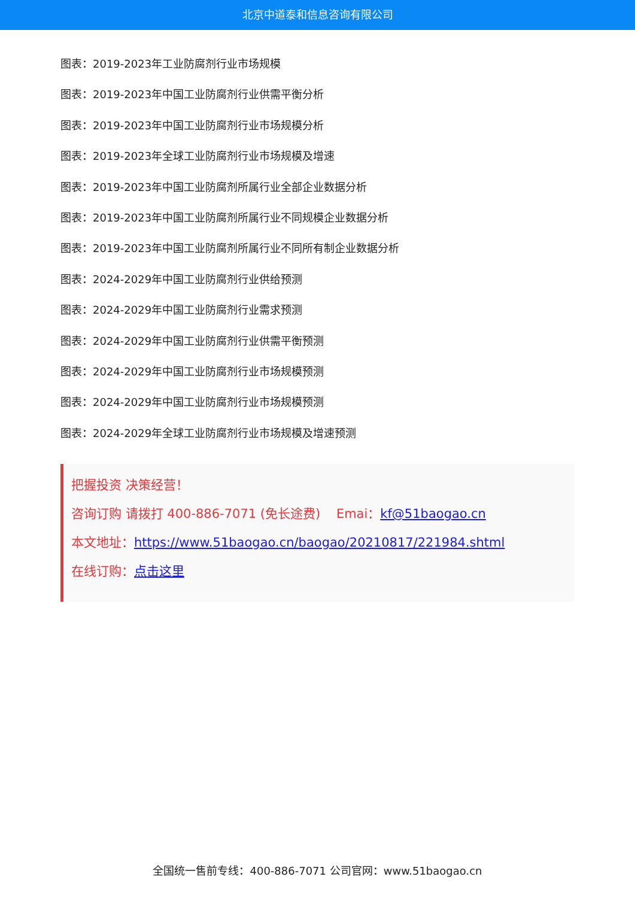北京中道泰和信息咨询有限公司
图表：2019-2023年工业防腐剂行业市场规模
图表：2019-2023年中国工业防腐剂行业供需平衡分析
图表：2019-2023年中国工业防腐剂行业市场规模分析
图表：2019-2023年全球工业防腐剂行业市场规模及增速
图表：2019-2023年中国工业防腐剂所属行业全部企业数据分析
图表：2019-2023年中国工业防腐剂所属行业不同规模企业数据分析
图表：2019-2023年中国工业防腐剂所属行业不同所有制企业数据分析
图表：2024-2029年中国工业防腐剂行业供给预测
图表：2024-2029年中国工业防腐剂行业需求预测
图表：2024-2029年中国工业防腐剂行业供需平衡预测
图表：2024-2029年中国工业防腐剂行业市场规模预测
图表：2024-2029年中国工业防腐剂行业市场规模预测
图表：2024-2029年全球工业防腐剂行业市场规模及增速预测
把握投资 决策经营！
咨询订购 请拨打 400-886-7071 (免长途费) Emai：kf@51baogao.cn
本文地址：https://www.51baogao.cn/baogao/20210817/221984.shtml
在线订购：点击这里
全国统一售前专线：400-886-7071 公司官网：www.51baogao.cn